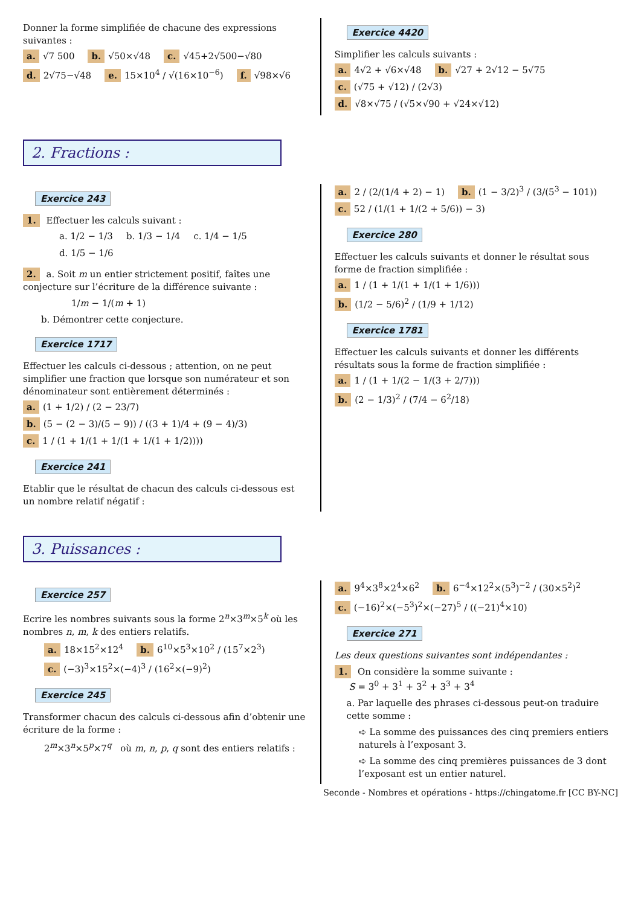Donner la forme simplifiée de chacune des expressions suivantes :
a. √7 500 b. √50×√48 c. √45+2√500−√80
d. 2√75−√48 e. 15×10<sup>4</sup> / √(16×10<sup>−6</sup>) f. √98×√6
Exercice 4420
Simplifier les calculs suivants :
a. 4√2 + √6×√48 b. √27 + 2√12 − 5√75
c. (√75 + √12) / (2√3) d. √8×√75 / (√5×√90 + √24×√12)
2. Fractions :
Exercice 243
1. Effectuer les calculs suivant :
a. 1/2 − 1/3 b. 1/3 − 1/4 c. 1/4 − 1/5 d. 1/5 − 1/6
2. a. Soit m un entier strictement positif, faîtes une conjecture sur l’écriture de la différence suivante :
1/m − 1/(m + 1)
b. Démontrer cette conjecture.
Exercice 1717
Effectuer les calculs ci-dessous ; attention, on ne peut simplifier une fraction que lorsque son numérateur et son dénominateur sont entièrement déterminés :
a. (1 + 1/2) / (2 − 23/7) b. (5 − (2 − 3)/(5 − 9)) / ((3 + 1)/4 + (9 − 4)/3)
c. 1 / (1 + 1/(1 + 1/(1 + 1/(1 + 1/2))))
Exercice 241
Etablir que le résultat de chacun des calculs ci-dessous est un nombre relatif négatif :
a. 2 / (2/(1/4 + 2) − 1) b. (1 − 3/2)<sup>3</sup> / (3/(5<sup>3</sup> − 101))
c. 52 / (1/(1 + 1/(2 + 5/6)) − 3)
Exercice 280
Effectuer les calculs suivants et donner le résultat sous forme de fraction simplifiée :
a. 1 / (1 + 1/(1 + 1/(1 + 1/6))) b. (1/2 − 5/6)<sup>2</sup> / (1/9 + 1/12)
Exercice 1781
Effectuer les calculs suivants et donner les différents résultats sous la forme de fraction simplifiée :
a. 1 / (1 + 1/(2 − 1/(3 + 2/7))) b. (2 − 1/3)<sup>2</sup> / (7/4 − 6<sup>2</sup>/18)
3. Puissances :
Exercice 257
Ecrire les nombres suivants sous la forme 2<sup>n</sup>×3<sup>m</sup>×5<sup>k</sup> où les nombres n, m, k des entiers relatifs.
a. 18×15<sup>2</sup>×12<sup>4</sup> b. 6<sup>10</sup>×5<sup>3</sup>×10<sup>2</sup> / (15<sup>7</sup>×2<sup>3</sup>)
c. (−3)<sup>3</sup>×15<sup>2</sup>×(−4)<sup>3</sup> / (16<sup>2</sup>×(−9)<sup>2</sup>)
Exercice 245
Transformer chacun des calculs ci-dessous afin d’obtenir une écriture de la forme :
2<sup>m</sup>×3<sup>n</sup>×5<sup>p</sup>×7<sup>q</sup> où m, n, p, q sont des entiers relatifs :
a. 9<sup>4</sup>×3<sup>8</sup>×2<sup>4</sup>×6<sup>2</sup> b. 6<sup>−4</sup>×12<sup>2</sup>×(5<sup>3</sup>)<sup>−2</sup> / (30×5<sup>2</sup>)<sup>2</sup>
c. (−16)<sup>2</sup>×(−5<sup>3</sup>)<sup>2</sup>×(−27)<sup>5</sup> / ((−21)<sup>4</sup>×10)
Exercice 271
Les deux questions suivantes sont indépendantes :
1. On considère la somme suivante :
S = 3<sup>0</sup> + 3<sup>1</sup> + 3<sup>2</sup> + 3<sup>3</sup> + 3<sup>4</sup>
a. Par laquelle des phrases ci-dessous peut-on traduire cette somme :
➪ La somme des puissances des cinq premiers entiers naturels à l’exposant 3.
➪ La somme des cinq premières puissances de 3 dont l’exposant est un entier naturel.
Seconde - Nombres et opérations - https://chingatome.fr [CC BY-NC]